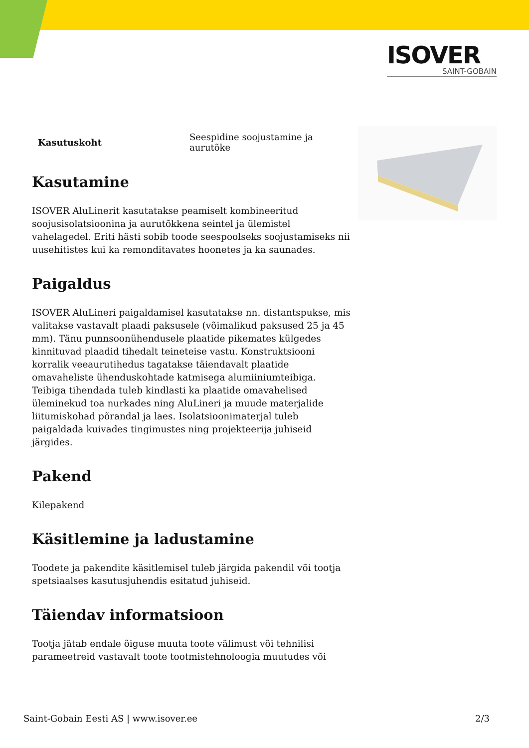ISOVER
SAINT-GOBAIN
| Kasutuskoht | Seespidine soojustamine ja aurutõke |
Kasutamine
ISOVER AluLinerit kasutatakse peamiselt kombineeritud soojusisolatsioonina ja aurutõkkena seintel ja ülemistel vahelagedel. Eriti hästi sobib toode seespoolseks soojustamiseks nii uusehitistes kui ka remonditavates hoonetes ja ka saunades.
Paigaldus
ISOVER AluLineri paigaldamisel kasutatakse nn. distantspukse, mis valitakse vastavalt plaadi paksusele (võimalikud paksused 25 ja 45 mm). Tänu punnsoonühendusele plaatide pikemates külgedes kinnituvad plaadid tihedalt teineteise vastu. Konstruktsiooni korralik veeaurutihedus tagatakse täiendavalt plaatide omavaheliste ühenduskohtade katmisega alumiiniumteibiga. Teibiga tihendada tuleb kindlasti ka plaatide omavahelised üleminekud toa nurkades ning AluLineri ja muude materjalide liitumiskohad põrandal ja laes. Isolatsioonimaterjal tuleb paigaldada kuivades tingimustes ning projekteerija juhiseid järgides.
Pakend
Kilepakend
Käsitlemine ja ladustamine
Toodete ja pakendite käsitlemisel tuleb järgida pakendil või tootja spetsiaalses kasutusjuhendis esitatud juhiseid.
Täiendav informatsioon
Tootja jätab endale õiguse muuta toote välimust või tehnilisi parameetreid vastavalt toote tootmistehnoloogia muutudes või
Saint-Gobain Eesti AS | www.isover.ee 2/3